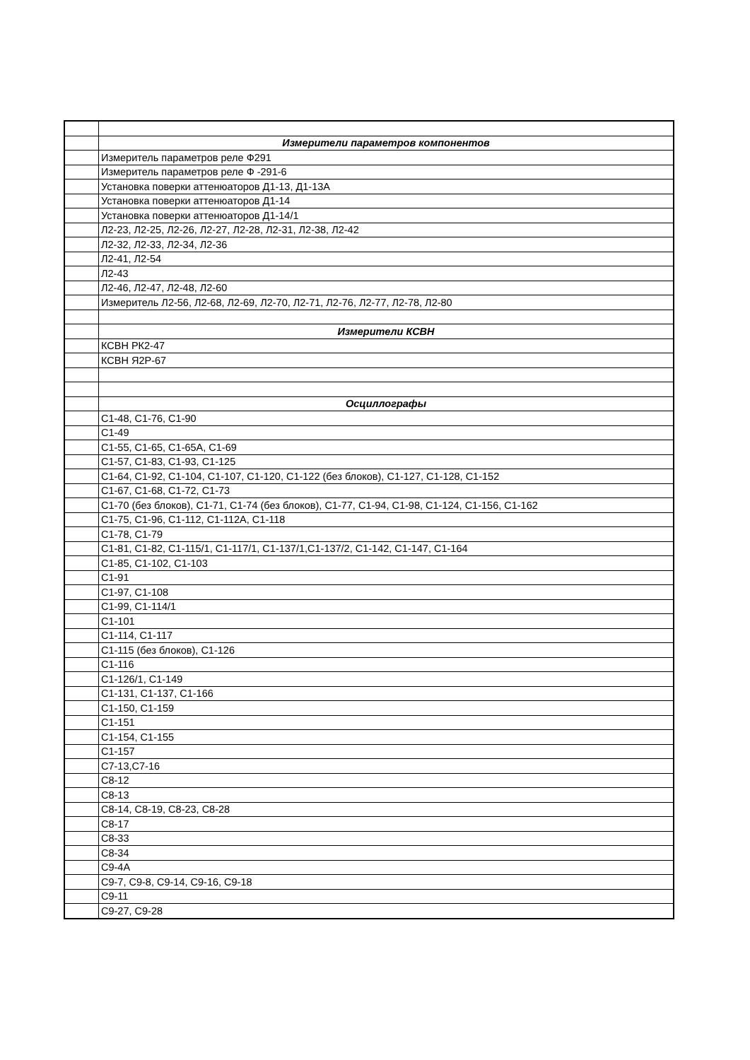| | Измерители параметров компонентов |
| | Измеритель параметров реле Ф291 |
| | Измеритель параметров реле Ф -291-6 |
| | Установка поверки аттенюаторов Д1-13, Д1-13А |
| | Установка поверки аттенюаторов Д1-14 |
| | Установка поверки аттенюаторов Д1-14/1 |
| | Л2-23, Л2-25, Л2-26, Л2-27, Л2-28, Л2-31, Л2-38, Л2-42 |
| | Л2-32, Л2-33, Л2-34, Л2-36 |
| | Л2-41, Л2-54 |
| | Л2-43 |
| | Л2-46, Л2-47, Л2-48, Л2-60 |
| | Измеритель Л2-56, Л2-68, Л2-69, Л2-70, Л2-71, Л2-76, Л2-77, Л2-78, Л2-80 |
| | Измерители КСВН |
| | КСВН РК2-47 |
| | КСВН Я2Р-67 |
| | Осциллографы |
| | С1-48, С1-76, С1-90 |
| | С1-49 |
| | С1-55, С1-65, С1-65А, С1-69 |
| | С1-57, С1-83, С1-93, С1-125 |
| | С1-64, С1-92, С1-104, С1-107, С1-120, С1-122 (без блоков), С1-127, С1-128, С1-152 |
| | С1-67, С1-68, С1-72, С1-73 |
| | С1-70 (без блоков), С1-71, С1-74 (без блоков), С1-77, С1-94, С1-98, С1-124, С1-156, С1-162 |
| | С1-75, С1-96, С1-112, С1-112А, С1-118 |
| | С1-78, С1-79 |
| | С1-81, С1-82, С1-115/1, С1-117/1, С1-137/1,С1-137/2, С1-142, С1-147, С1-164 |
| | С1-85, С1-102, С1-103 |
| | С1-91 |
| | С1-97, С1-108 |
| | С1-99, С1-114/1 |
| | С1-101 |
| | С1-114, С1-117 |
| | С1-115 (без блоков), С1-126 |
| | С1-116 |
| | С1-126/1, С1-149 |
| | С1-131, С1-137, С1-166 |
| | С1-150, С1-159 |
| | С1-151 |
| | С1-154, С1-155 |
| | С1-157 |
| | С7-13,С7-16 |
| | С8-12 |
| | С8-13 |
| | С8-14, С8-19, С8-23, С8-28 |
| | С8-17 |
| | С8-33 |
| | С8-34 |
| | С9-4А |
| | С9-7, С9-8, С9-14, С9-16, С9-18 |
| | С9-11 |
| | С9-27, С9-28 |